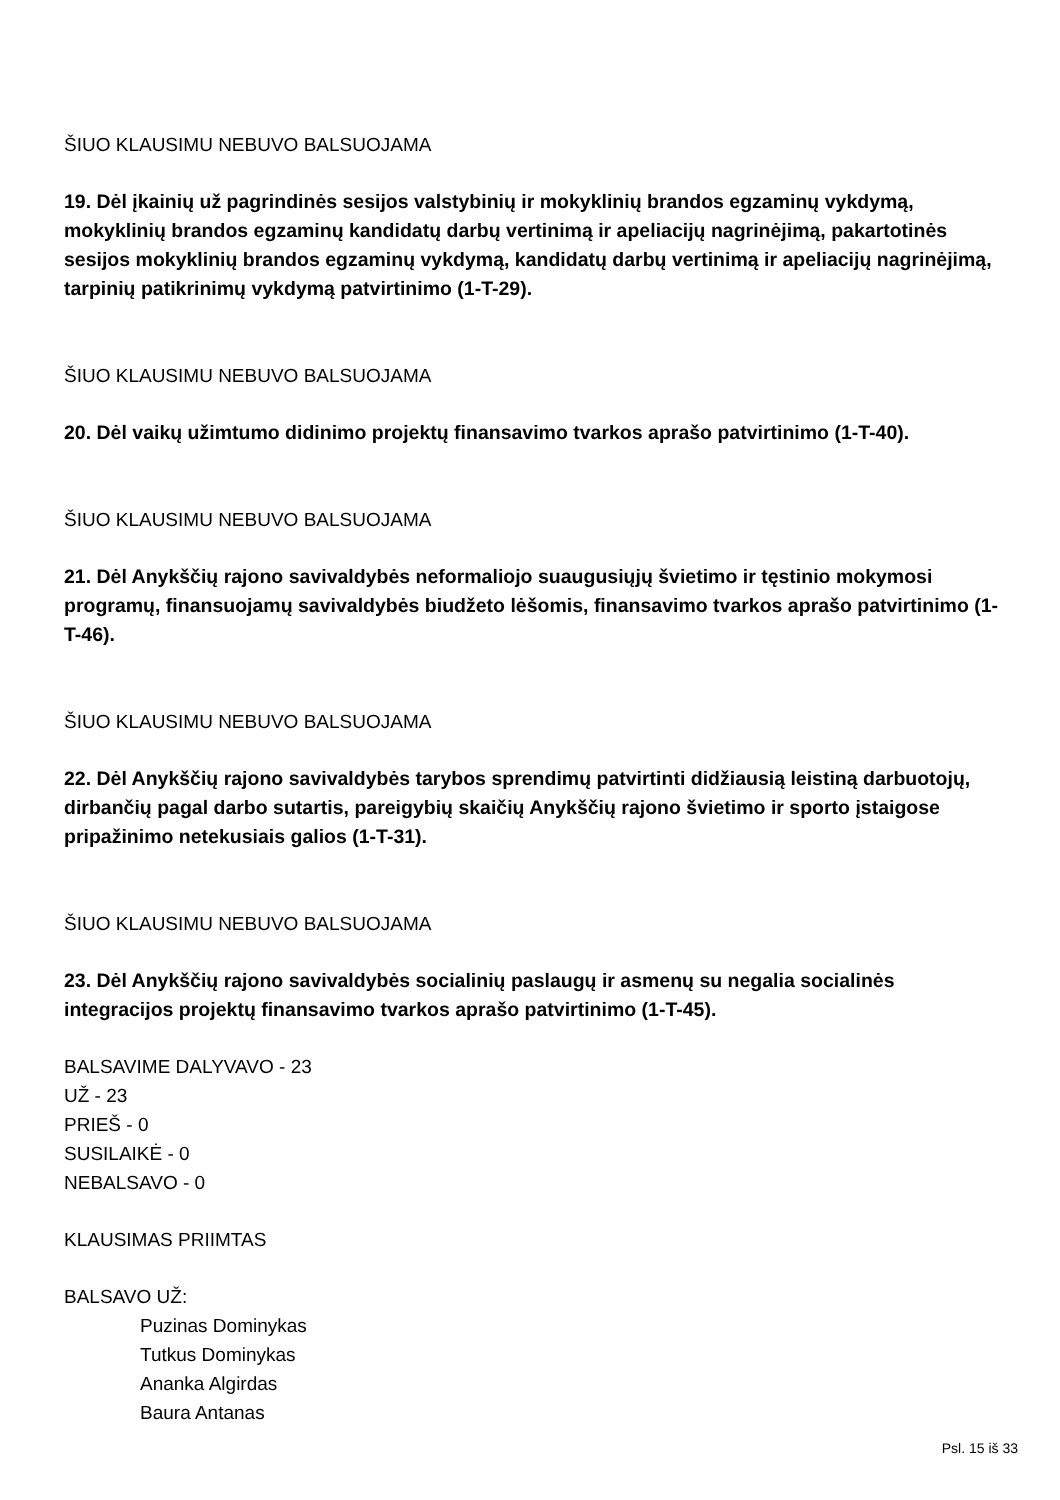ŠIUO KLAUSIMU NEBUVO BALSUOJAMA
19. Dėl įkainių už pagrindinės sesijos valstybinių ir mokyklinių brandos egzaminų vykdymą, mokyklinių brandos egzaminų kandidatų darbų vertinimą ir apeliacijų nagrinėjimą, pakartotinės sesijos mokyklinių brandos egzaminų vykdymą, kandidatų darbų vertinimą ir apeliacijų nagrinėjimą, tarpinių patikrinimų vykdymą patvirtinimo (1-T-29).
ŠIUO KLAUSIMU NEBUVO BALSUOJAMA
20. Dėl vaikų užimtumo didinimo projektų finansavimo tvarkos aprašo patvirtinimo (1-T-40).
ŠIUO KLAUSIMU NEBUVO BALSUOJAMA
21. Dėl Anykščių rajono savivaldybės neformaliojo suaugusiųjų švietimo ir tęstinio mokymosi programų, finansuojamų savivaldybės biudžeto lėšomis, finansavimo tvarkos aprašo patvirtinimo (1-T-46).
ŠIUO KLAUSIMU NEBUVO BALSUOJAMA
22. Dėl Anykščių rajono savivaldybės tarybos sprendimų patvirtinti didžiausią leistiną darbuotojų, dirbančių pagal darbo sutartis, pareigybių skaičių Anykščių rajono švietimo ir sporto įstaigose pripažinimo netekusiais galios (1-T-31).
ŠIUO KLAUSIMU NEBUVO BALSUOJAMA
23. Dėl Anykščių rajono savivaldybės socialinių paslaugų ir asmenų su negalia socialinės integracijos projektų finansavimo tvarkos aprašo patvirtinimo (1-T-45).
BALSAVIME DALYVAVO - 23
UŽ - 23
PRIEŠ - 0
SUSILAIKĖ - 0
NEBALSAVO - 0
KLAUSIMAS PRIIMTAS
BALSAVO UŽ:
Puzinas Dominykas
Tutkus Dominykas
Ananka Algirdas
Baura Antanas
Psl. 15 iš 33